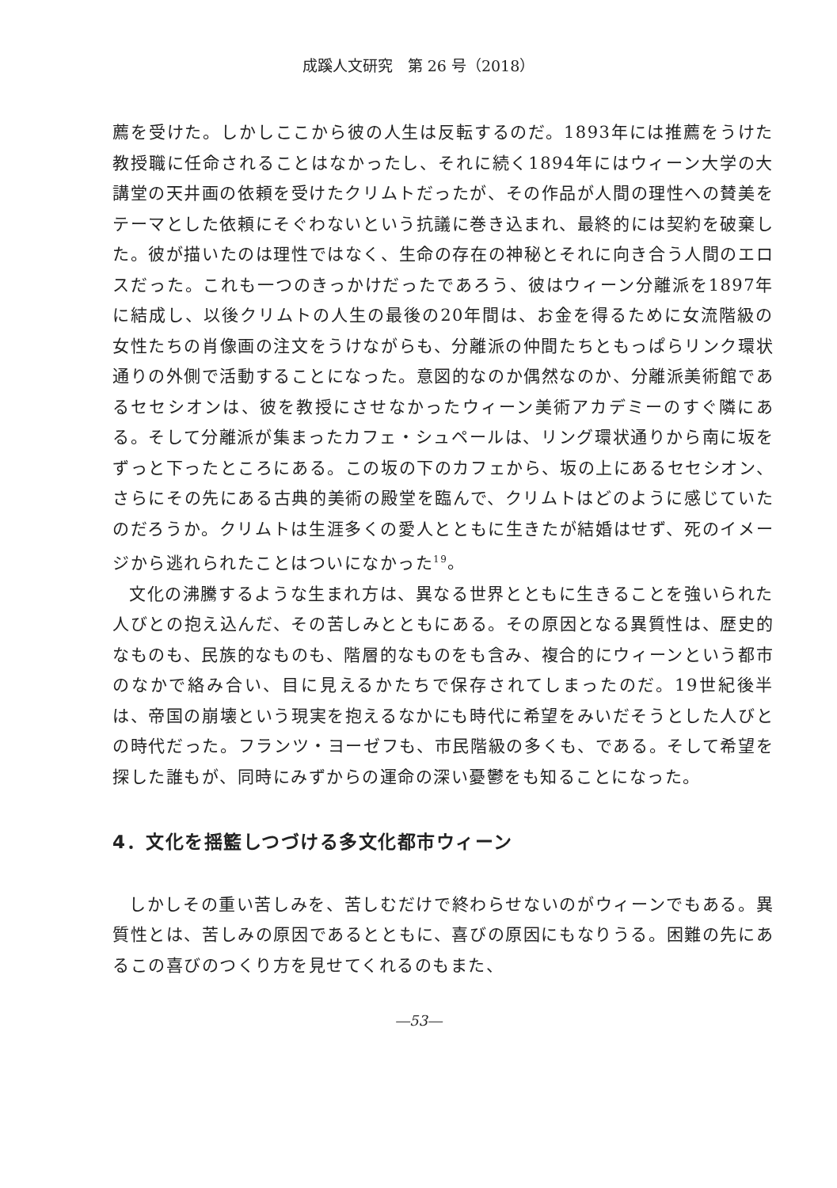成蹊人文研究　第 26 号（2018）
薦を受けた。しかしここから彼の人生は反転するのだ。1893年には推薦をうけた教授職に任命されることはなかったし、それに続く1894年にはウィーン大学の大講堂の天井画の依頼を受けたクリムトだったが、その作品が人間の理性への賛美をテーマとした依頼にそぐわないという抗議に巻き込まれ、最終的には契約を破棄した。彼が描いたのは理性ではなく、生命の存在の神秘とそれに向き合う人間のエロスだった。これも一つのきっかけだったであろう、彼はウィーン分離派を1897年に結成し、以後クリムトの人生の最後の20年間は、お金を得るために女流階級の女性たちの肖像画の注文をうけながらも、分離派の仲間たちともっぱらリンク環状通りの外側で活動することになった。意図的なのか偶然なのか、分離派美術館であるセセシオンは、彼を教授にさせなかったウィーン美術アカデミーのすぐ隣にある。そして分離派が集まったカフェ・シュペールは、リング環状通りから南に坂をずっと下ったところにある。この坂の下のカフェから、坂の上にあるセセシオン、さらにその先にある古典的美術の殿堂を臨んで、クリムトはどのように感じていたのだろうか。クリムトは生涯多くの愛人とともに生きたが結婚はせず、死のイメージから逃れられたことはついになかった<sup>19</sup>。
文化の沸騰するような生まれ方は、異なる世界とともに生きることを強いられた人びとの抱え込んだ、その苦しみとともにある。その原因となる異質性は、歴史的なものも、民族的なものも、階層的なものをも含み、複合的にウィーンという都市のなかで絡み合い、目に見えるかたちで保存されてしまったのだ。19世紀後半は、帝国の崩壊という現実を抱えるなかにも時代に希望をみいだそうとした人びとの時代だった。フランツ・ヨーゼフも、市民階級の多くも、である。そして希望を探した誰もが、同時にみずからの運命の深い憂鬱をも知ることになった。
4．文化を揺籃しつづける多文化都市ウィーン
しかしその重い苦しみを、苦しむだけで終わらせないのがウィーンでもある。異質性とは、苦しみの原因であるとともに、喜びの原因にもなりうる。困難の先にあるこの喜びのつくり方を見せてくれるのもまた、
―53―